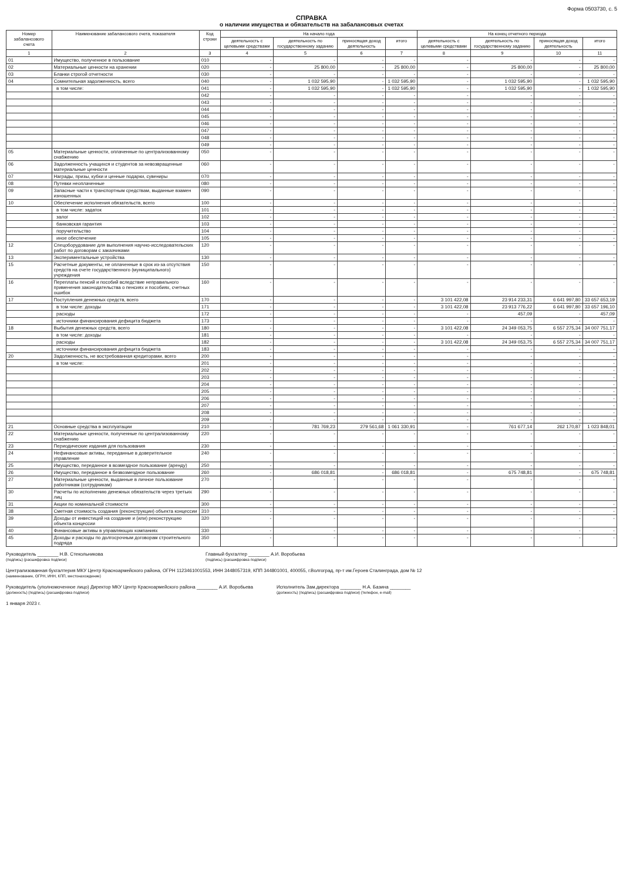Форма 0503730, с. 5
СПРАВКА
о наличии имущества и обязательств на забалансовых счетах
| Номер забалансового счета | Наименование забалансового счета, показателя | Код строки | На начало года | | | | На конец отчетного периода | | | |
| --- | --- | --- | --- | --- | --- | --- | --- | --- | --- | --- |
| | | | деятельность с целевыми средствами | деятельность по государственному заданию | приносящая доход деятельность | итого | деятельность с целевыми средствами | деятельность по государственному заданию | приносящая доход деятельность | итого |
| 1 | 2 | 3 | 4 | 5 | 6 | 7 | 8 | 9 | 10 | 11 |
| 01 | Имущество, полученное в пользование | 010 | - | - | - | - | - | - | - | - |
| 02 | Материальные ценности на хранении | 020 | - | 25 800,00 | - | 25 800,00 | - | 25 800,00 | - | 25 800,00 |
| 03 | Бланки строгой отчетности | 030 | - | - | - | - | - | - | - | - |
| 04 | Сомнительная задолженность, всего | 040 | - | 1 032 595,90 | - | 1 032 595,90 | - | 1 032 595,90 | - | 1 032 595,90 |
| | в том числе: | 041 | - | 1 032 595,90 | - | 1 032 595,90 | - | 1 032 595,90 | - | 1 032 595,90 |
| | | 042 | - | - | - | - | - | - | - | - |
| | | 043 | - | - | - | - | - | - | - | - |
| | | 044 | - | - | - | - | - | - | - | - |
| | | 045 | - | - | - | - | - | - | - | - |
| | | 046 | - | - | - | - | - | - | - | - |
| | | 047 | - | - | - | - | - | - | - | - |
| | | 048 | - | - | - | - | - | - | - | - |
| | | 049 | - | - | - | - | - | - | - | - |
| 05 | Материальные ценности, оплаченные по централизованному снабжению | 050 | - | - | - | - | - | - | - | - |
| 06 | Задолженность учащихся и студентов за невозвращенные материальные ценности | 060 | - | - | - | - | - | - | - | - |
| 07 | Награды, призы, кубки и ценные подарки, сувениры | 070 | - | - | - | - | - | - | - | - |
| 08 | Путевки неоплаченные | 080 | - | - | - | - | - | - | - | - |
| 09 | Запасные части к транспортным средствам, выданные взамен изношенных | 090 | - | - | - | - | - | - | - | - |
| 10 | Обеспечение исполнения обязательств, всего | 100 | - | - | - | - | - | - | - | - |
| | в том числе: задаток | 101 | - | - | - | - | - | - | - | - |
| | залог | 102 | - | - | - | - | - | - | - | - |
| | банковская гарантия | 103 | - | - | - | - | - | - | - | - |
| | поручительство | 104 | - | - | - | - | - | - | - | - |
| | иное обеспечение | 105 | - | - | - | - | - | - | - | - |
| 12 | Спецоборудование для выполнения научно-исследовательских работ по договорам с заказчиками | 120 | - | - | - | - | - | - | - | - |
| 13 | Экспериментальные устройства | 130 | - | - | - | - | - | - | - | - |
| 15 | Расчетные документы, не оплаченные в срок из-за отсутствия средств на счете государственного (муниципального) учреждения | 150 | - | - | - | - | - | - | - | - |
| 16 | Переплаты пенсий и пособий вследствие неправильного применения законодательства о пенсиях и пособиях, счетных ошибок | 160 | - | - | - | - | - | - | - | - |
| 17 | Поступления денежных средств, всего | 170 | - | - | - | - | 3 101 422,08 | 23 914 233,31 | 6 641 997,80 | 33 657 653,19 |
| | в том числе: доходы | 171 | - | - | - | - | 3 101 422,08 | 23 913 776,22 | 6 641 997,80 | 33 657 196,10 |
| | расходы | 172 | - | - | - | - | - | 457,09 | - | 457,09 |
| | источники финансирования дефицита бюджета | 173 | - | - | - | - | - | - | - | - |
| 18 | Выбытия денежных средств, всего | 180 | - | - | - | - | 3 101 422,08 | 24 349 053,75 | 6 557 275,34 | 34 007 751,17 |
| | в том числе: доходы | 181 | - | - | - | - | - | - | - | - |
| | расходы | 182 | - | - | - | - | 3 101 422,08 | 24 349 053,75 | 6 557 275,34 | 34 007 751,17 |
| | источники финансирования дефицита бюджета | 183 | - | - | - | - | - | - | - | - |
| 20 | Задолженность, не востребованная кредиторами, всего | 200 | - | - | - | - | - | - | - | - |
| | в том числе: | 201 | - | - | - | - | - | - | - | - |
| | | 202 | - | - | - | - | - | - | - | - |
| | | 203 | - | - | - | - | - | - | - | - |
| | | 204 | - | - | - | - | - | - | - | - |
| | | 205 | - | - | - | - | - | - | - | - |
| | | 206 | - | - | - | - | - | - | - | - |
| | | 207 | - | - | - | - | - | - | - | - |
| | | 208 | - | - | - | - | - | - | - | - |
| | | 209 | - | - | - | - | - | - | - | - |
| 21 | Основные средства в эксплуатации | 210 | - | 781 769,23 | 279 561,68 | 1 061 330,91 | - | 761 677,14 | 262 170,87 | 1 023 848,01 |
| 22 | Материальные ценности, полученные по централизованному снабжению | 220 | - | - | - | - | - | - | - | - |
| 23 | Периодические издания для пользования | 230 | - | - | - | - | - | - | - | - |
| 24 | Нефинансовые активы, переданные в доверительное управление | 240 | - | - | - | - | - | - | - | - |
| 25 | Имущество, переданное в возмездное пользование (аренду) | 250 | - | - | - | - | - | - | - | - |
| 26 | Имущество, переданное в безвозмездное пользование | 260 | - | 686 018,81 | - | 686 018,81 | - | 675 748,81 | - | 675 748,81 |
| 27 | Материальные ценности, выданные в личное пользование работникам (сотрудникам) | 270 | - | - | - | - | - | - | - | - |
| 30 | Расчеты по исполнению денежных обязательств через третьих лиц | 290 | - | - | - | - | - | - | - | - |
| 31 | Акции по номинальной стоимости | 300 | - | - | - | - | - | - | - | - |
| 38 | Сметная стоимость создания (реконструкции) объекта концессии | 310 | - | - | - | - | - | - | - | - |
| 39 | Доходы от инвестиций на создание и (или) реконструкцию объекта концессии | 320 | - | - | - | - | - | - | - | - |
| 40 | Финансовые активы в управляющих компаниях | 330 | - | - | - | - | - | - | - | - |
| 45 | Доходы и расходы по долгосрочным договорам строительного подряда | 350 | - | - | - | - | - | - | - | - |
Руководитель ________ Н.В. Стекольникова
(подпись) (расшифровка подписи)
Главный бухгалтер ________ А.И. Воробьева
(подпись) (расшифровка подписи)
Централизованная бухгалтерия МКУ Центр Красноармейского района, ОГРН 1123461001553, ИНН 3448057319, КПП 344801001, 400055, г.Волгоград, пр-т им.Героев Сталинграда, дом № 12
(наименование, ОГРН, ИНН, КПП, местонахождение)
Руководитель (уполномоченное лицо) Директор МКУ Центр Красноармейского района ________ А.И. Воробьева
(должность) (подпись) (расшифровка подписи)
Исполнитель Зам.директора ________ Н.А. Базина ________
(должность) (подпись) (расшифровка подписи) (телефон, e-mail)
1 января 2023 г.